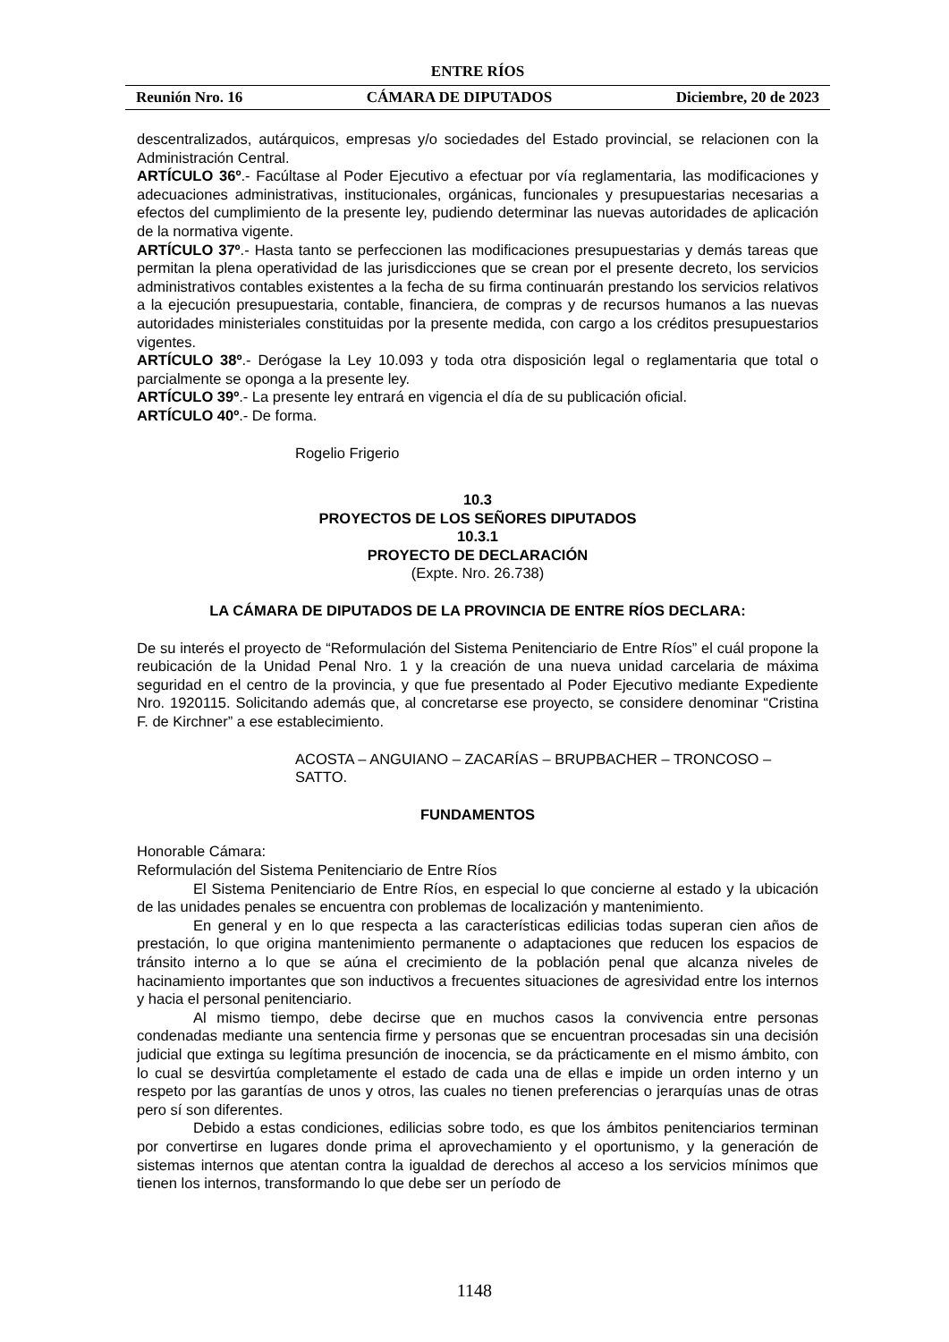ENTRE RÍOS
Reunión Nro. 16 CÁMARA DE DIPUTADOS Diciembre, 20 de 2023
descentralizados, autárquicos, empresas y/o sociedades del Estado provincial, se relacionen con la Administración Central.
ARTÍCULO 36º.- Facúltase al Poder Ejecutivo a efectuar por vía reglamentaria, las modificaciones y adecuaciones administrativas, institucionales, orgánicas, funcionales y presupuestarias necesarias a efectos del cumplimiento de la presente ley, pudiendo determinar las nuevas autoridades de aplicación de la normativa vigente.
ARTÍCULO 37º.- Hasta tanto se perfeccionen las modificaciones presupuestarias y demás tareas que permitan la plena operatividad de las jurisdicciones que se crean por el presente decreto, los servicios administrativos contables existentes a la fecha de su firma continuarán prestando los servicios relativos a la ejecución presupuestaria, contable, financiera, de compras y de recursos humanos a las nuevas autoridades ministeriales constituidas por la presente medida, con cargo a los créditos presupuestarios vigentes.
ARTÍCULO 38º.- Derógase la Ley 10.093 y toda otra disposición legal o reglamentaria que total o parcialmente se oponga a la presente ley.
ARTÍCULO 39º.- La presente ley entrará en vigencia el día de su publicación oficial.
ARTÍCULO 40º.- De forma.
Rogelio Frigerio
10.3
PROYECTOS DE LOS SEÑORES DIPUTADOS
10.3.1
PROYECTO DE DECLARACIÓN
(Expte. Nro. 26.738)
LA CÁMARA DE DIPUTADOS DE LA PROVINCIA DE ENTRE RÍOS DECLARA:
De su interés el proyecto de “Reformulación del Sistema Penitenciario de Entre Ríos” el cuál propone la reubicación de la Unidad Penal Nro. 1 y la creación de una nueva unidad carcelaria de máxima seguridad en el centro de la provincia, y que fue presentado al Poder Ejecutivo mediante Expediente Nro. 1920115. Solicitando además que, al concretarse ese proyecto, se considere denominar “Cristina F. de Kirchner” a ese establecimiento.
ACOSTA – ANGUIANO – ZACARÍAS – BRUPBACHER – TRONCOSO – SATTO.
FUNDAMENTOS
Honorable Cámara:
Reformulación del Sistema Penitenciario de Entre Ríos
El Sistema Penitenciario de Entre Ríos, en especial lo que concierne al estado y la ubicación de las unidades penales se encuentra con problemas de localización y mantenimiento.
En general y en lo que respecta a las características edilicias todas superan cien años de prestación, lo que origina mantenimiento permanente o adaptaciones que reducen los espacios de tránsito interno a lo que se aúna el crecimiento de la población penal que alcanza niveles de hacinamiento importantes que son inductivos a frecuentes situaciones de agresividad entre los internos y hacia el personal penitenciario.
Al mismo tiempo, debe decirse que en muchos casos la convivencia entre personas condenadas mediante una sentencia firme y personas que se encuentran procesadas sin una decisión judicial que extinga su legítima presunción de inocencia, se da prácticamente en el mismo ámbito, con lo cual se desvirtúa completamente el estado de cada una de ellas e impide un orden interno y un respeto por las garantías de unos y otros, las cuales no tienen preferencias o jerarquías unas de otras pero sí son diferentes.
Debido a estas condiciones, edilicias sobre todo, es que los ámbitos penitenciarios terminan por convertirse en lugares donde prima el aprovechamiento y el oportunismo, y la generación de sistemas internos que atentan contra la igualdad de derechos al acceso a los servicios mínimos que tienen los internos, transformando lo que debe ser un período de
1148